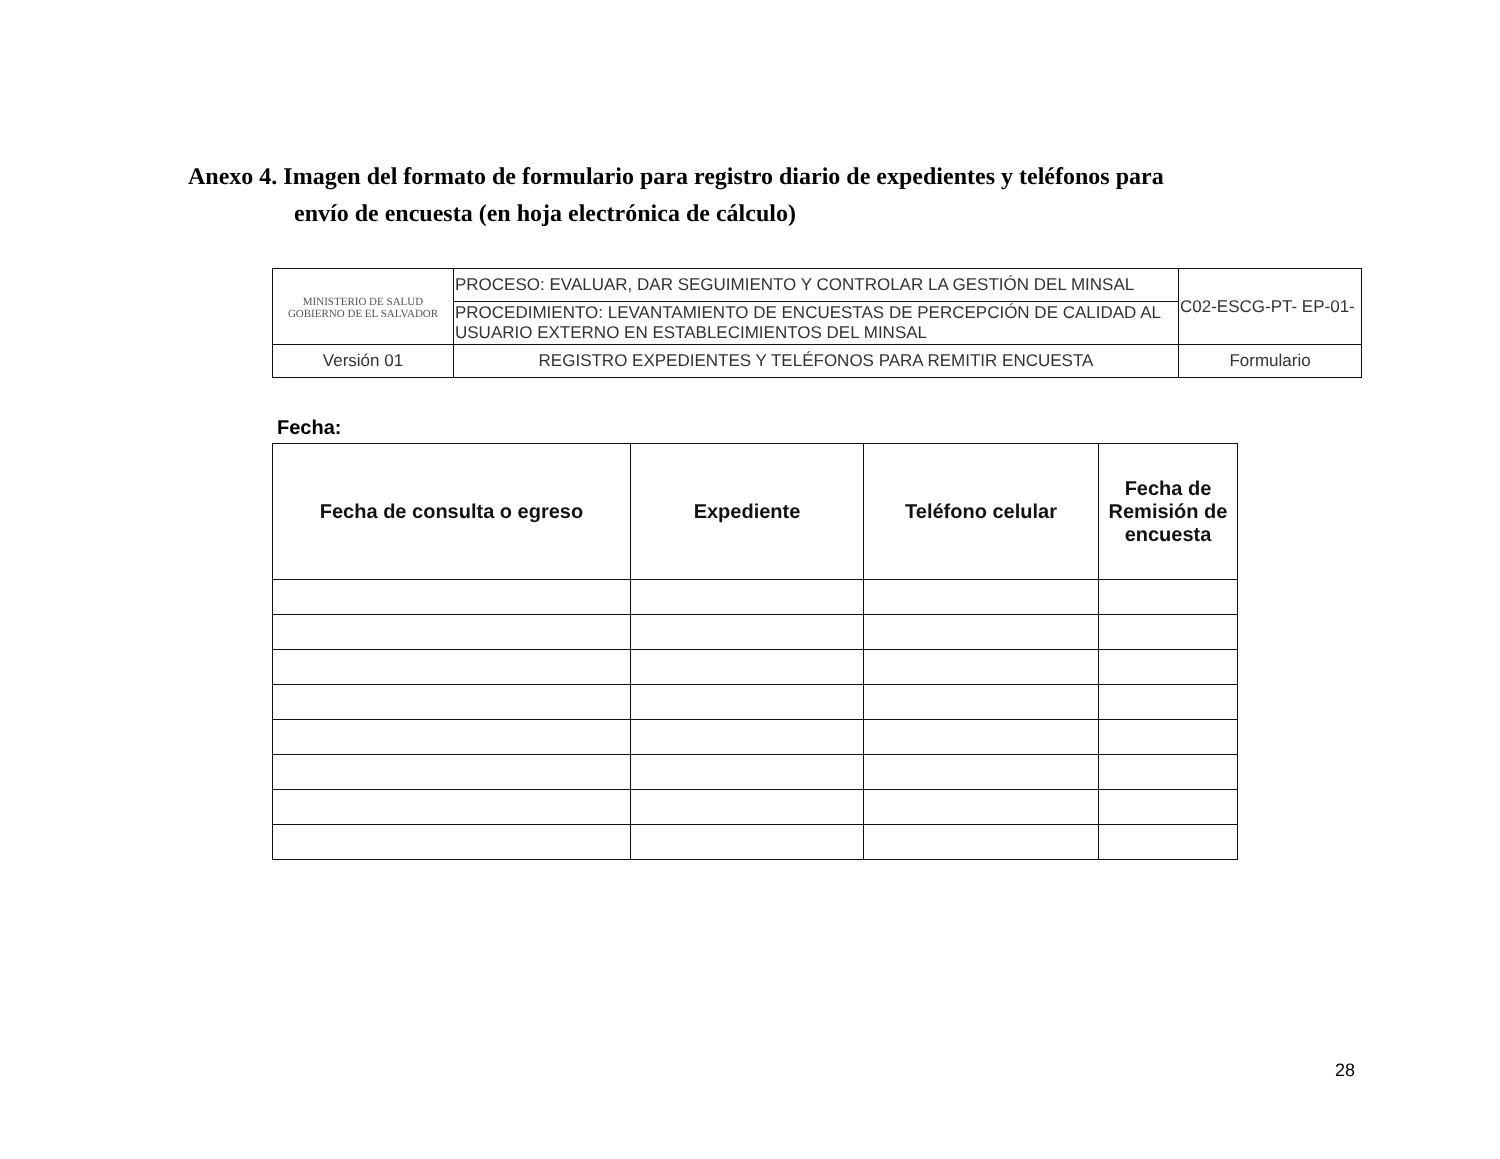Anexo 4. Imagen del formato de formulario para registro diario de expedientes y teléfonos para
envío de encuesta (en hoja electrónica de cálculo)
| MINISTERIO DE SALUD GOBIERNO DE EL SALVADOR | PROCESO: EVALUAR, DAR SEGUIMIENTO Y CONTROLAR LA GESTIÓN DEL MINSAL | C02-ESCG-PT- EP-01- |
| | PROCEDIMIENTO: LEVANTAMIENTO DE ENCUESTAS DE PERCEPCIÓN DE CALIDAD AL USUARIO EXTERNO EN ESTABLECIMIENTOS DEL MINSAL | |
| Versión 01 | REGISTRO EXPEDIENTES Y TELÉFONOS PARA REMITIR ENCUESTA | Formulario |
Fecha:
| Fecha de consulta o egreso | Expediente | Teléfono celular | Fecha de Remisión de encuesta |
| --- | --- | --- | --- |
28